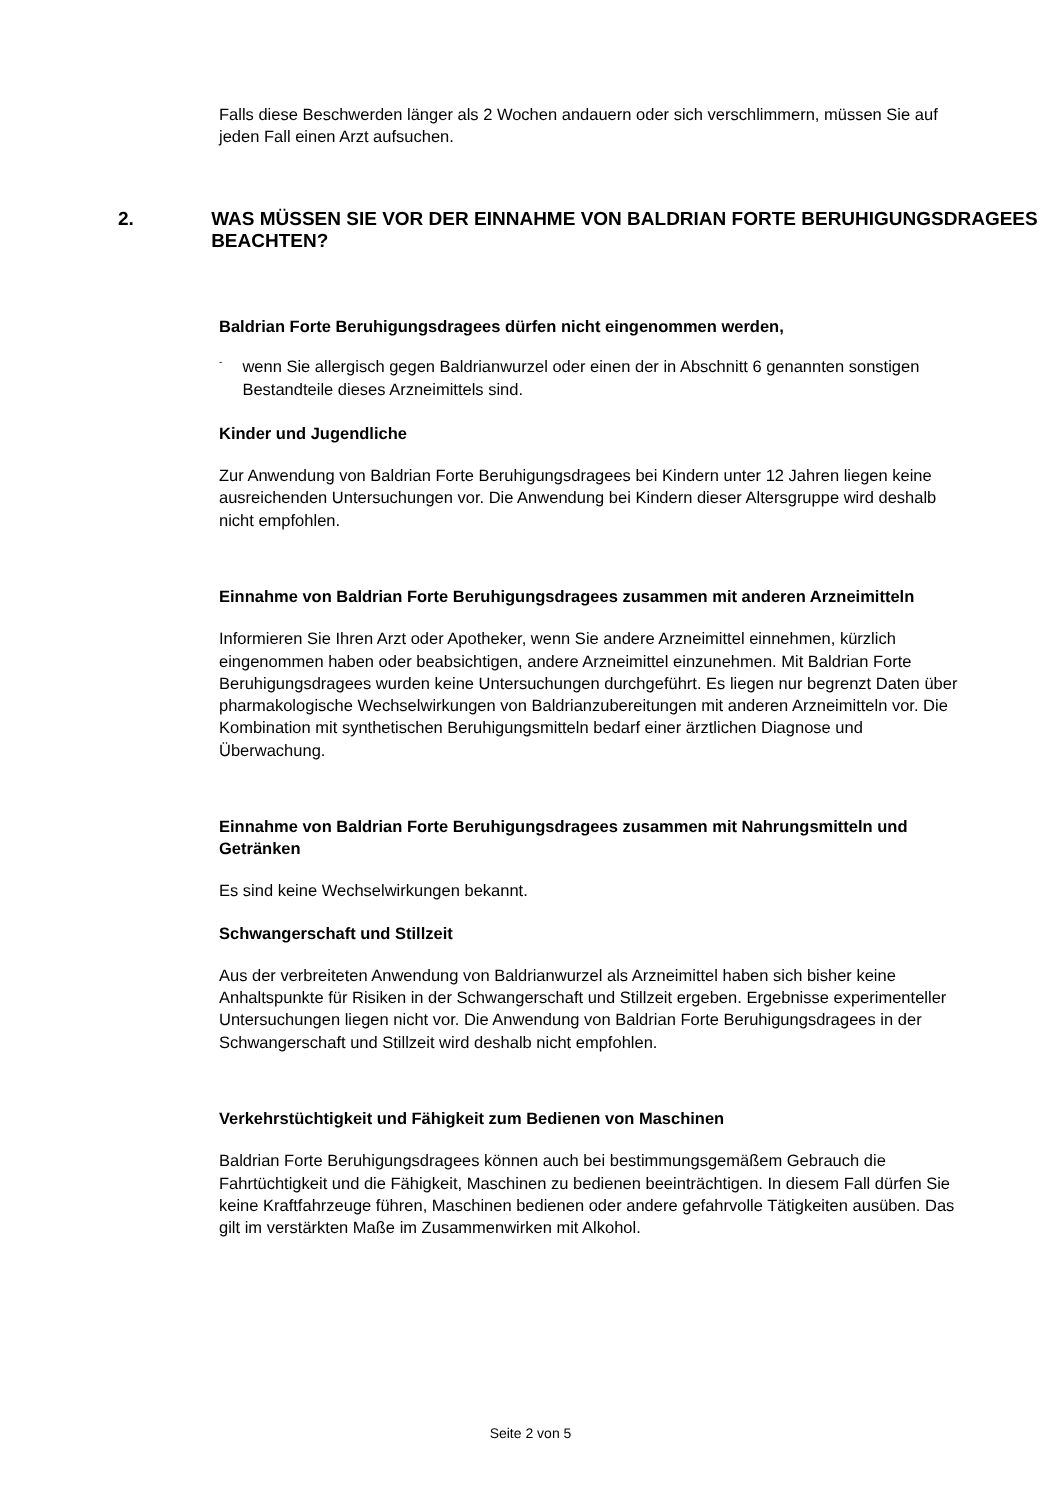Falls diese Beschwerden länger als 2 Wochen andauern oder sich verschlimmern, müssen Sie auf jeden Fall einen Arzt aufsuchen.
2. WAS MÜSSEN SIE VOR DER EINNAHME VON BALDRIAN FORTE BERUHIGUNGSDRAGEES BEACHTEN?
Baldrian Forte Beruhigungsdragees dürfen nicht eingenommen werden,
- wenn Sie allergisch gegen Baldrianwurzel oder einen der in Abschnitt 6 genannten sonstigen Bestandteile dieses Arzneimittels sind.
Kinder und Jugendliche
Zur Anwendung von Baldrian Forte Beruhigungsdragees bei Kindern unter 12 Jahren liegen keine ausreichenden Untersuchungen vor. Die Anwendung bei Kindern dieser Altersgruppe wird deshalb nicht empfohlen.
Einnahme von Baldrian Forte Beruhigungsdragees zusammen mit anderen Arzneimitteln
Informieren Sie Ihren Arzt oder Apotheker, wenn Sie andere Arzneimittel einnehmen, kürzlich eingenommen haben oder beabsichtigen, andere Arzneimittel einzunehmen. Mit Baldrian Forte Beruhigungsdragees wurden keine Untersuchungen durchgeführt. Es liegen nur begrenzt Daten über pharmakologische Wechselwirkungen von Baldrianzubereitungen mit anderen Arzneimitteln vor. Die Kombination mit synthetischen Beruhigungsmitteln bedarf einer ärztlichen Diagnose und Überwachung.
Einnahme von Baldrian Forte Beruhigungsdragees zusammen mit Nahrungsmitteln und Getränken
Es sind keine Wechselwirkungen bekannt.
Schwangerschaft und Stillzeit
Aus der verbreiteten Anwendung von Baldrianwurzel als Arzneimittel haben sich bisher keine Anhaltspunkte für Risiken in der Schwangerschaft und Stillzeit ergeben. Ergebnisse experimenteller Untersuchungen liegen nicht vor. Die Anwendung von Baldrian Forte Beruhigungsdragees in der Schwangerschaft und Stillzeit wird deshalb nicht empfohlen.
Verkehrstüchtigkeit und Fähigkeit zum Bedienen von Maschinen
Baldrian Forte Beruhigungsdragees können auch bei bestimmungsgemäßem Gebrauch die Fahrtüchtigkeit und die Fähigkeit, Maschinen zu bedienen beeinträchtigen. In diesem Fall dürfen Sie keine Kraftfahrzeuge führen, Maschinen bedienen oder andere gefahrvolle Tätigkeiten ausüben. Das gilt im verstärkten Maße im Zusammenwirken mit Alkohol.
Seite 2 von 5